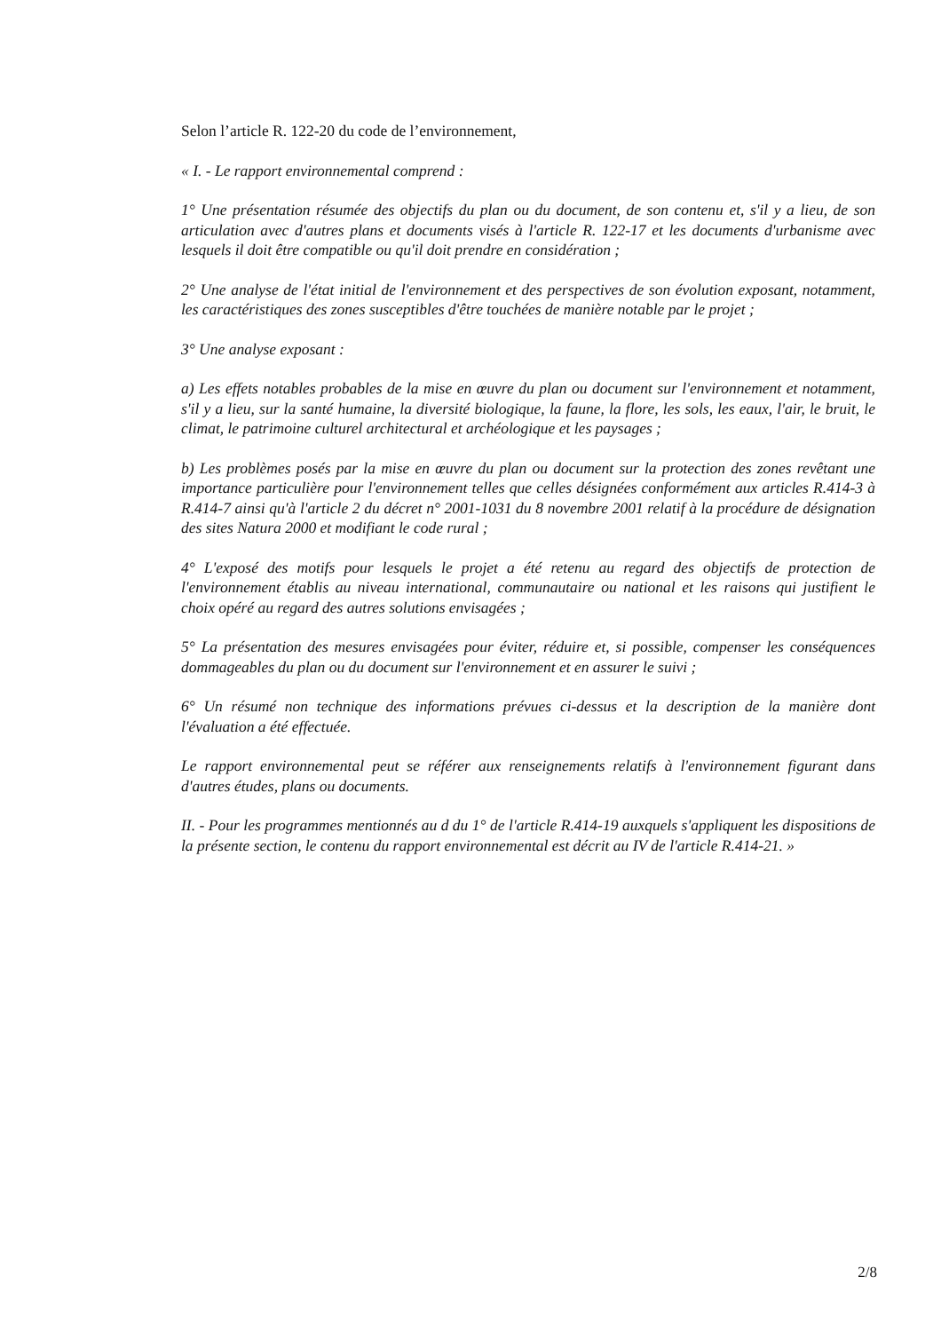Selon l’article R. 122-20 du code de l’environnement,
« I. - Le rapport environnemental comprend :
1° Une présentation résumée des objectifs du plan ou du document, de son contenu et, s'il y a lieu, de son articulation avec d'autres plans et documents visés à l'article R. 122-17 et les documents d'urbanisme avec lesquels il doit être compatible ou qu'il doit prendre en considération ;
2° Une analyse de l'état initial de l'environnement et des perspectives de son évolution exposant, notamment, les caractéristiques des zones susceptibles d'être touchées de manière notable par le projet ;
3° Une analyse exposant :
a) Les effets notables probables de la mise en œuvre du plan ou document sur l'environnement et notamment, s'il y a lieu, sur la santé humaine, la diversité biologique, la faune, la flore, les sols, les eaux, l'air, le bruit, le climat, le patrimoine culturel architectural et archéologique et les paysages ;
b) Les problèmes posés par la mise en œuvre du plan ou document sur la protection des zones revêtant une importance particulière pour l'environnement telles que celles désignées conformément aux articles R.414-3 à R.414-7 ainsi qu'à l'article 2 du décret n° 2001-1031 du 8 novembre 2001 relatif à la procédure de désignation des sites Natura 2000 et modifiant le code rural ;
4° L'exposé des motifs pour lesquels le projet a été retenu au regard des objectifs de protection de l'environnement établis au niveau international, communautaire ou national et les raisons qui justifient le choix opéré au regard des autres solutions envisagées ;
5° La présentation des mesures envisagées pour éviter, réduire et, si possible, compenser les conséquences dommageables du plan ou du document sur l'environnement et en assurer le suivi ;
6° Un résumé non technique des informations prévues ci-dessus et la description de la manière dont l'évaluation a été effectuée.
Le rapport environnemental peut se référer aux renseignements relatifs à l'environnement figurant dans d'autres études, plans ou documents.
II. - Pour les programmes mentionnés au d du 1° de l'article R.414-19 auxquels s'appliquent les dispositions de la présente section, le contenu du rapport environnemental est décrit au IV de l'article R.414-21. »
2/8